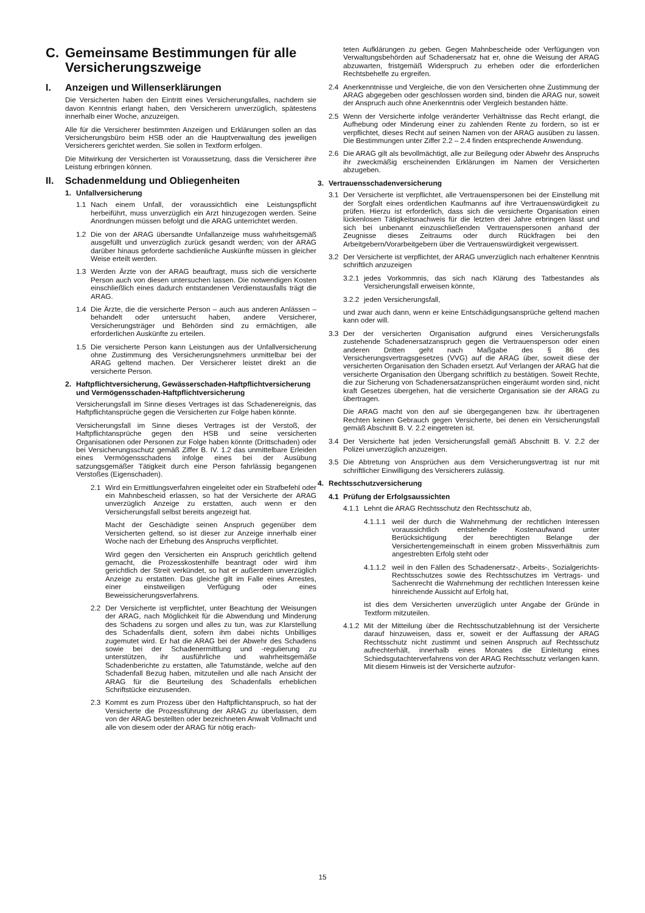C. Gemeinsame Bestimmungen für alle Versicherungszweige
I. Anzeigen und Willenserklärungen
Die Versicherten haben den Eintritt eines Versicherungsfalles, nachdem sie davon Kenntnis erlangt haben, den Versicherern unverzüglich, spätestens innerhalb einer Woche, anzuzeigen.
Alle für die Versicherer bestimmten Anzeigen und Erklärungen sollen an das Versicherungsbüro beim HSB oder an die Hauptverwaltung des jeweiligen Versicherers gerichtet werden. Sie sollen in Textform erfolgen.
Die Mitwirkung der Versicherten ist Voraussetzung, dass die Versicherer ihre Leistung erbringen können.
II. Schadenmeldung und Obliegenheiten
1. Unfallversicherung
1.1 Nach einem Unfall, der voraussichtlich eine Leistungspflicht herbeiführt, muss unverzüglich ein Arzt hinzugezogen werden. Seine Anordnungen müssen befolgt und die ARAG unterrichtet werden.
1.2 Die von der ARAG übersandte Unfallanzeige muss wahrheitsgemäß ausgefüllt und unverzüglich zurück gesandt werden; von der ARAG darüber hinaus geforderte sachdienliche Auskünfte müssen in gleicher Weise erteilt werden.
1.3 Werden Ärzte von der ARAG beauftragt, muss sich die versicherte Person auch von diesen untersuchen lassen. Die notwendigen Kosten einschließlich eines dadurch entstandenen Verdienstausfalls trägt die ARAG.
1.4 Die Ärzte, die die versicherte Person – auch aus anderen Anlässen – behandelt oder untersucht haben, andere Versicherer, Versicherungsträger und Behörden sind zu ermächtigen, alle erforderlichen Auskünfte zu erteilen.
1.5 Die versicherte Person kann Leistungen aus der Unfallversicherung ohne Zustimmung des Versicherungsnehmers unmittelbar bei der ARAG geltend machen. Der Versicherer leistet direkt an die versicherte Person.
2. Haftpflichtversicherung, Gewässerschaden-Haftpflichtversicherung und Vermögensschaden-Haftpflichtversicherung
Versicherungsfall im Sinne dieses Vertrages ist das Schadenereignis, das Haftpflichtansprüche gegen die Versicherten zur Folge haben könnte.
Versicherungsfall im Sinne dieses Vertrages ist der Verstoß, der Haftpflichtansprüche gegen den HSB und seine versicherten Organisationen oder Personen zur Folge haben könnte (Drittschaden) oder bei Versicherungsschutz gemäß Ziffer B. IV. 1.2 das unmittelbare Erleiden eines Vermögensschadens infolge eines bei der Ausübung satzungsgemäßer Tätigkeit durch eine Person fahrlässig begangenen Verstoßes (Eigenschaden).
2.1 Wird ein Ermittlungsverfahren eingeleitet oder ein Strafbefehl oder ein Mahnbescheid erlassen, so hat der Versicherte der ARAG unverzüglich Anzeige zu erstatten, auch wenn er den Versicherungsfall selbst bereits angezeigt hat.
Macht der Geschädigte seinen Anspruch gegenüber dem Versicherten geltend, so ist dieser zur Anzeige innerhalb einer Woche nach der Erhebung des Anspruchs verpflichtet.
Wird gegen den Versicherten ein Anspruch gerichtlich geltend gemacht, die Prozesskostenhilfe beantragt oder wird ihm gerichtlich der Streit verkündet, so hat er außerdem unverzüglich Anzeige zu erstatten. Das gleiche gilt im Falle eines Arrestes, einer einstweiligen Verfügung oder eines Beweissicherungsverfahrens.
2.2 Der Versicherte ist verpflichtet, unter Beachtung der Weisungen der ARAG, nach Möglichkeit für die Abwendung und Minderung des Schadens zu sorgen und alles zu tun, was zur Klarstellung des Schadenfalls dient, sofern ihm dabei nichts Unbilliges zugemutet wird. Er hat die ARAG bei der Abwehr des Schadens sowie bei der Schadenermittlung und -regulierung zu unterstützen, ihr ausführliche und wahrheitsgemäße Schadenberichte zu erstatten, alle Tatumstände, welche auf den Schadenfall Bezug haben, mitzuteilen und alle nach Ansicht der ARAG für die Beurteilung des Schadenfalls erheblichen Schriftstücke einzusenden.
2.3 Kommt es zum Prozess über den Haftpflichtanspruch, so hat der Versicherte die Prozessführung der ARAG zu überlassen, dem von der ARAG bestellten oder bezeichneten Anwalt Vollmacht und alle von diesem oder der ARAG für nötig erach-
teten Aufklärungen zu geben. Gegen Mahnbescheide oder Verfügungen von Verwaltungsbehörden auf Schadenersatz hat er, ohne die Weisung der ARAG abzuwarten, fristgemäß Widerspruch zu erheben oder die erforderlichen Rechtsbehelfe zu ergreifen.
2.4 Anerkenntnisse und Vergleiche, die von den Versicherten ohne Zustimmung der ARAG abgegeben oder geschlossen worden sind, binden die ARAG nur, soweit der Anspruch auch ohne Anerkenntnis oder Vergleich bestanden hätte.
2.5 Wenn der Versicherte infolge veränderter Verhältnisse das Recht erlangt, die Aufhebung oder Minderung einer zu zahlenden Rente zu fordern, so ist er verpflichtet, dieses Recht auf seinen Namen von der ARAG ausüben zu lassen. Die Bestimmungen unter Ziffer 2.2 – 2.4 finden entsprechende Anwendung.
2.6 Die ARAG gilt als bevollmächtigt, alle zur Beilegung oder Abwehr des Anspruchs ihr zweckmäßig erscheinenden Erklärungen im Namen der Versicherten abzugeben.
3. Vertrauensschadenversicherung
3.1 Der Versicherte ist verpflichtet, alle Vertrauenspersonen bei der Einstellung mit der Sorgfalt eines ordentlichen Kaufmanns auf ihre Vertrauenswürdigkeit zu prüfen. Hierzu ist erforderlich, dass sich die versicherte Organisation einen lückenlosen Tätigkeitsnachweis für die letzten drei Jahre erbringen lässt und sich bei unbenannt einzuschließenden Vertrauenspersonen anhand der Zeugnisse dieses Zeitraums oder durch Rückfragen bei den Arbeitgebern/Vorarbeitgebern über die Vertrauenswürdigkeit vergewissert.
3.2 Der Versicherte ist verpflichtet, der ARAG unverzüglich nach erhaltener Kenntnis schriftlich anzuzeigen
3.2.1 jedes Vorkommnis, das sich nach Klärung des Tatbestandes als Versicherungsfall erweisen könnte,
3.2.2 jeden Versicherungsfall,
und zwar auch dann, wenn er keine Entschädigungsansprüche geltend machen kann oder will.
3.3 Der der versicherten Organisation aufgrund eines Versicherungsfalls zustehende Schadenersatzanspruch gegen die Vertrauensperson oder einen anderen Dritten geht nach Maßgabe des § 86 des Versicherungsvertragsgesetzes (VVG) auf die ARAG über, soweit diese der versicherten Organisation den Schaden ersetzt. Auf Verlangen der ARAG hat die versicherte Organisation den Übergang schriftlich zu bestätigen. Soweit Rechte, die zur Sicherung von Schadenersatzansprüchen eingeräumt worden sind, nicht kraft Gesetzes übergehen, hat die versicherte Organisation sie der ARAG zu übertragen.
Die ARAG macht von den auf sie übergegangenen bzw. ihr übertragenen Rechten keinen Gebrauch gegen Versicherte, bei denen ein Versicherungsfall gemäß Abschnitt B. V. 2.2 eingetreten ist.
3.4 Der Versicherte hat jeden Versicherungsfall gemäß Abschnitt B. V. 2.2 der Polizei unverzüglich anzuzeigen.
3.5 Die Abtretung von Ansprüchen aus dem Versicherungsvertrag ist nur mit schriftlicher Einwilligung des Versicherers zulässig.
4. Rechtsschutzversicherung
4.1 Prüfung der Erfolgsaussichten
4.1.1 Lehnt die ARAG Rechtsschutz den Rechtsschutz ab,
4.1.1.1 weil der durch die Wahrnehmung der rechtlichen Interessen voraussichtlich entstehende Kostenaufwand unter Berücksichtigung der berechtigten Belange der Versichertengemeinschaft in einem groben Missverhältnis zum angestrebten Erfolg steht oder
4.1.1.2 weil in den Fällen des Schadenersatz-, Arbeits-, Sozialgerichts-Rechtsschutzes sowie des Rechtsschutzes im Vertrags- und Sachenrecht die Wahrnehmung der rechtlichen Interessen keine hinreichende Aussicht auf Erfolg hat,
ist dies dem Versicherten unverzüglich unter Angabe der Gründe in Textform mitzuteilen.
4.1.2 Mit der Mitteilung über die Rechtsschutzablehnung ist der Versicherte darauf hinzuweisen, dass er, soweit er der Auffassung der ARAG Rechtsschutz nicht zustimmt und seinen Anspruch auf Rechtsschutz aufrechterhält, innerhalb eines Monates die Einleitung eines Schiedsgutachterverfahrens von der ARAG Rechtsschutz verlangen kann. Mit diesem Hinweis ist der Versicherte aufzufor-
15